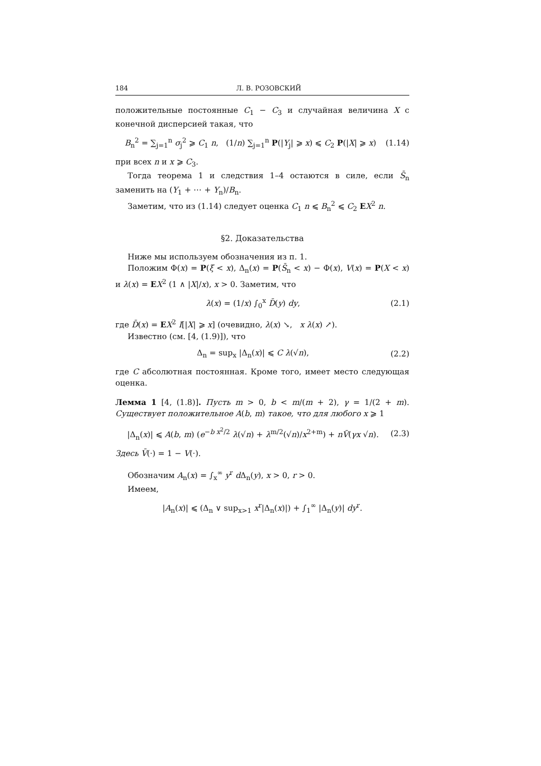184 Л. В. РОЗОВСКИЙ
положительные постоянные C<sub>1</sub> − C<sub>3</sub> и случайная величина X с конечной дисперсией такая, что
B<sub>n</sub><sup>2</sup> = ∑<sub>j=1</sub><sup>n</sup> σ<sub>j</sub><sup>2</sup> ⩾ C<sub>1</sub> n, (1/n) ∑<sub>j=1</sub><sup>n</sup> P(|Y<sub>j</sub>| ⩾ x) ⩽ C<sub>2</sub> P(|X| ⩾ x) (1.14)
при всех n и x ⩾ C<sub>3</sub>.
Тогда теорема 1 и следствия 1–4 остаются в силе, если S̄<sub>n</sub> заменить на (Y<sub>1</sub> + ⋯ + Y<sub>n</sub>)/B<sub>n</sub>.
Заметим, что из (1.14) следует оценка C<sub>1</sub> n ⩽ B<sub>n</sub><sup>2</sup> ⩽ C<sub>2</sub> EX<sup>2</sup> n.
§2. Доказательства
Ниже мы используем обозначения из п. 1.
Положим Φ(x) = P(ξ < x), Δ<sub>n</sub>(x) = P(S̄<sub>n</sub> < x) − Φ(x), V(x) = P(X < x) и λ(x) = EX<sup>2</sup> (1 ∧ |X|/x), x > 0. Заметим, что
λ(x) = (1/x) ∫<sub>0</sub><sup>x</sup> D̄(y) dy, (2.1)
где D̄(x) = EX<sup>2</sup> I[|X| ⩾ x] (очевидно, λ(x) ↘, x λ(x) ↗).
Известно (см. [4, (1.9)]), что
Δ<sub>n</sub> = sup<sub>x</sub> |Δ<sub>n</sub>(x)| ⩽ C λ(√n), (2.2)
где C абсолютная постоянная. Кроме того, имеет место следующая оценка.
Лемма 1 [4, (1.8)]. Пусть m > 0, b < m/(m + 2), γ = 1/(2 + m). Существует положительное A(b, m) такое, что для любого x ⩾ 1
|Δ<sub>n</sub>(x)| ⩽ A(b, m) (e<sup>−b x<sup>2</sup>/2</sup> λ(√n) + λ<sup>m/2</sup>(√n)/x<sup>2+m</sup>) + nV̄(γx √n). (2.3)
Здесь V̄(·) = 1 − V(·).
Обозначим A<sub>n</sub>(x) = ∫<sub>x</sub><sup>∞</sup> y<sup>r</sup> d Δ<sub>n</sub>(y), x > 0, r > 0.
Имеем,
|A<sub>n</sub>(x)| ⩽ (Δ<sub>n</sub> ∨ sup<sub>x>1</sub> x<sup>r</sup>|Δ<sub>n</sub>(x)|) + ∫<sub>1</sub><sup>∞</sup> |Δ<sub>n</sub>(y)| dy<sup>r</sup>.